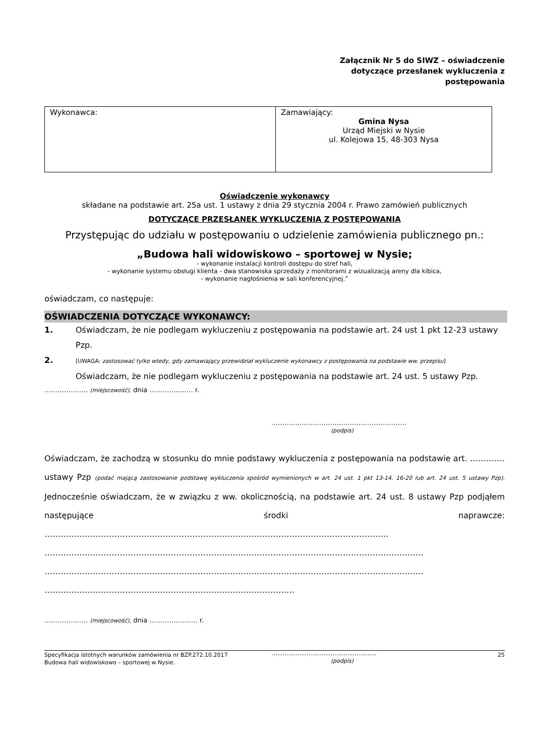Załącznik Nr 5 do SIWZ – oświadczenie
dotyczące przesłanek wykluczenia z
postępowania
| Wykonawca: | Zamawiający: Gmina Nysa Urząd Miejski w Nysie ul. Kolejowa 15, 48-303 Nysa |
Oświadczenie wykonawcy
składane na podstawie art. 25a ust. 1 ustawy z dnia 29 stycznia 2004 r. Prawo zamówień publicznych
DOTYCZĄCE PRZESŁANEK WYKLUCZENIA Z POSTĘPOWANIA
Przystępując do udziału w postępowaniu o udzielenie zamówienia publicznego pn.:
„Budowa hali widowiskowo – sportowej w Nysie;
- wykonanie instalacji kontroli dostępu do stref hali,
- wykonanie systemu obsługi klienta - dwa stanowiska sprzedaży z monitorami z wizualizacją areny dla kibica,
- wykonanie nagłośnienia w sali konferencyjnej.”
oświadczam, co następuje:
OŚWIADCZENIA DOTYCZĄCE WYKONAWCY:
1. Oświadczam, że nie podlegam wykluczeniu z postępowania na podstawie art. 24 ust 1 pkt 12-23 ustawy Pzp.
2. [UWAGA: zastosować tylko wtedy, gdy zamawiający przewidział wykluczenie wykonawcy z postępowania na podstawie ww. przepisu]
Oświadczam, że nie podlegam wykluczeniu z postępowania na podstawie art. 24 ust. 5 ustawy Pzp.
………….……. (miejscowość), dnia ………….……. r.
…………..…………………………………………
(podpis)
Oświadczam, że zachodzą w stosunku do mnie podstawy wykluczenia z postępowania na podstawie art. …………. ustawy Pzp (podać mającą zastosowanie podstawę wykluczenia spośród wymienionych w art. 24 ust. 1 pkt 13-14, 16-20 lub art. 24 ust. 5 ustawy Pzp). Jednocześnie oświadczam, że w związku z ww. okolicznością, na podstawie art. 24 ust. 8 ustawy Pzp podjąłem następujące środki naprawcze: ……………………………………………………………………………………………………………….. …………………………………………………………………………………………………………………………… …………………………………………………………………………………………………………………………… …………………………………………………………………………………
………….……. (miejscowość), dnia …………………. r.
…………………………………………
(podpis)
Specyfikacja istotnych warunków zamówienia nr BZP.272.10.2017 25
Budowa hali widowiskowo – sportowej w Nysie.